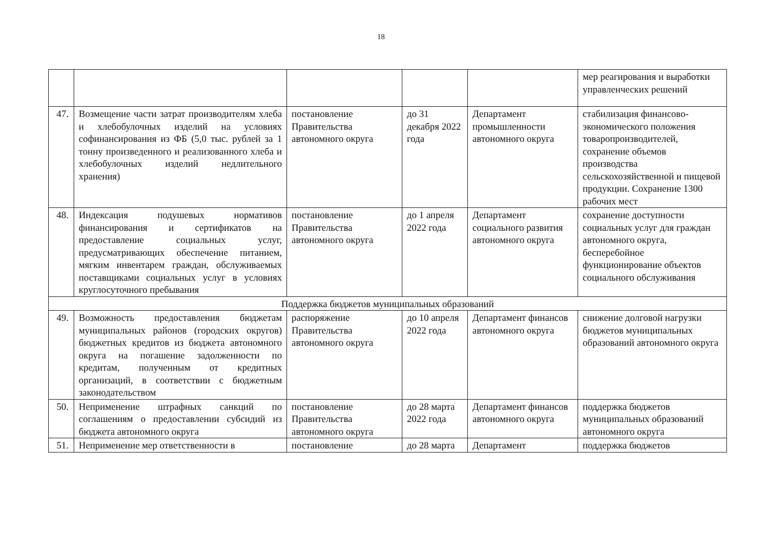18
| | | | | | мер реагирования и выработки управленческих решений |
| 47. | Возмещение части затрат производителям хлеба и хлебобулочных изделий на условиях софинансирования из ФБ (5,0 тыс. рублей за 1 тонну произведенного и реализованного хлеба и хлебобулочных изделий недлительного хранения) | постановление Правительства автономного округа | до 31 декабря 2022 года | Департамент промышленности автономного округа | стабилизация финансово-экономического положения товаропроизводителей, сохранение объемов производства сельскохозяйственной и пищевой продукции. Сохранение 1300 рабочих мест |
| 48. | Индексация подушевых нормативов финансирования и сертификатов на предоставление социальных услуг, предусматривающих обеспечение питанием, мягким инвентарем граждан, обслуживаемых поставщиками социальных услуг в условиях круглосуточного пребывания | постановление Правительства автономного округа | до 1 апреля 2022 года | Департамент социального развития автономного округа | сохранение доступности социальных услуг для граждан автономного округа, бесперебойное функционирование объектов социального обслуживания |
| Поддержка бюджетов муниципальных образований | | | | | |
| 49. | Возможность предоставления бюджетам муниципальных районов (городских округов) бюджетных кредитов из бюджета автономного округа на погашение задолженности по кредитам, полученным от кредитных организаций, в соответствии с бюджетным законодательством | распоряжение Правительства автономного округа | до 10 апреля 2022 года | Департамент финансов автономного округа | снижение долговой нагрузки бюджетов муниципальных образований автономного округа |
| 50. | Неприменение штрафных санкций по соглашениям о предоставлении субсидий из бюджета автономного округа | постановление Правительства автономного округа | до 28 марта 2022 года | Департамент финансов автономного округа | поддержка бюджетов муниципальных образований автономного округа |
| 51. | Неприменение мер ответственности в | постановление | до 28 марта | Департамент | поддержка бюджетов |